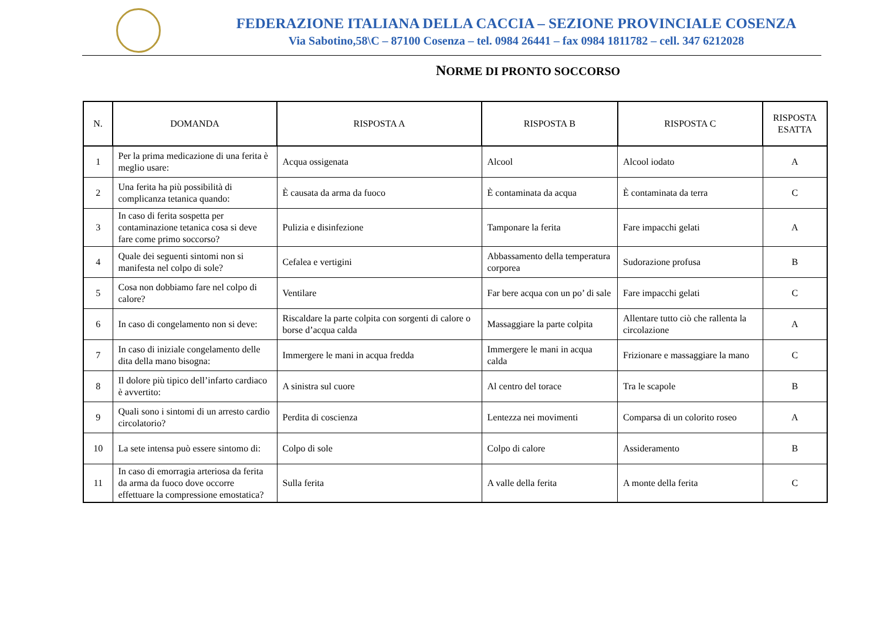FEDERAZIONE ITALIANA DELLA CACCIA – SEZIONE PROVINCIALE COSENZA
Via Sabotino,58\C – 87100 Cosenza – tel. 0984 26441 – fax 0984 1811782 – cell. 347 6212028
NORME DI PRONTO SOCCORSO
| N. | DOMANDA | RISPOSTA A | RISPOSTA B | RISPOSTA C | RISPOSTA ESATTA |
| --- | --- | --- | --- | --- | --- |
| 1 | Per la prima medicazione di una ferita è meglio usare: | Acqua ossigenata | Alcool | Alcool iodato | A |
| 2 | Una ferita ha più possibilità di complicanza tetanica quando: | È causata da arma da fuoco | È contaminata da acqua | È contaminata da terra | C |
| 3 | In caso di ferita sospetta per contaminazione tetanica cosa si deve fare come primo soccorso? | Pulizia e disinfezione | Tamponare la ferita | Fare impacchi gelati | A |
| 4 | Quale dei seguenti sintomi non si manifesta nel colpo di sole? | Cefalea e vertigini | Abbassamento della temperatura corporea | Sudorazione profusa | B |
| 5 | Cosa non dobbiamo fare nel colpo di calore? | Ventilare | Far bere acqua con un po’ di sale | Fare impacchi gelati | C |
| 6 | In caso di congelamento non si deve: | Riscaldare la parte colpita con sorgenti di calore o borse d’acqua calda | Massaggiare la parte colpita | Allentare tutto ciò che rallenta la circolazione | A |
| 7 | In caso di iniziale congelamento delle dita della mano bisogna: | Immergere le mani in acqua fredda | Immergere le mani in acqua calda | Frizionare e massaggiare la mano | C |
| 8 | Il dolore più tipico dell’infarto cardiaco è avvertito: | A sinistra sul cuore | Al centro del torace | Tra le scapole | B |
| 9 | Quali sono i sintomi di un arresto cardio circolatorio? | Perdita di coscienza | Lentezza nei movimenti | Comparsa di un colorito roseo | A |
| 10 | La sete intensa può essere sintomo di: | Colpo di sole | Colpo di calore | Assideramento | B |
| 11 | In caso di emorragia arteriosa da ferita da arma da fuoco dove occorre effettuare la compressione emostatica? | Sulla ferita | A valle della ferita | A monte della ferita | C |